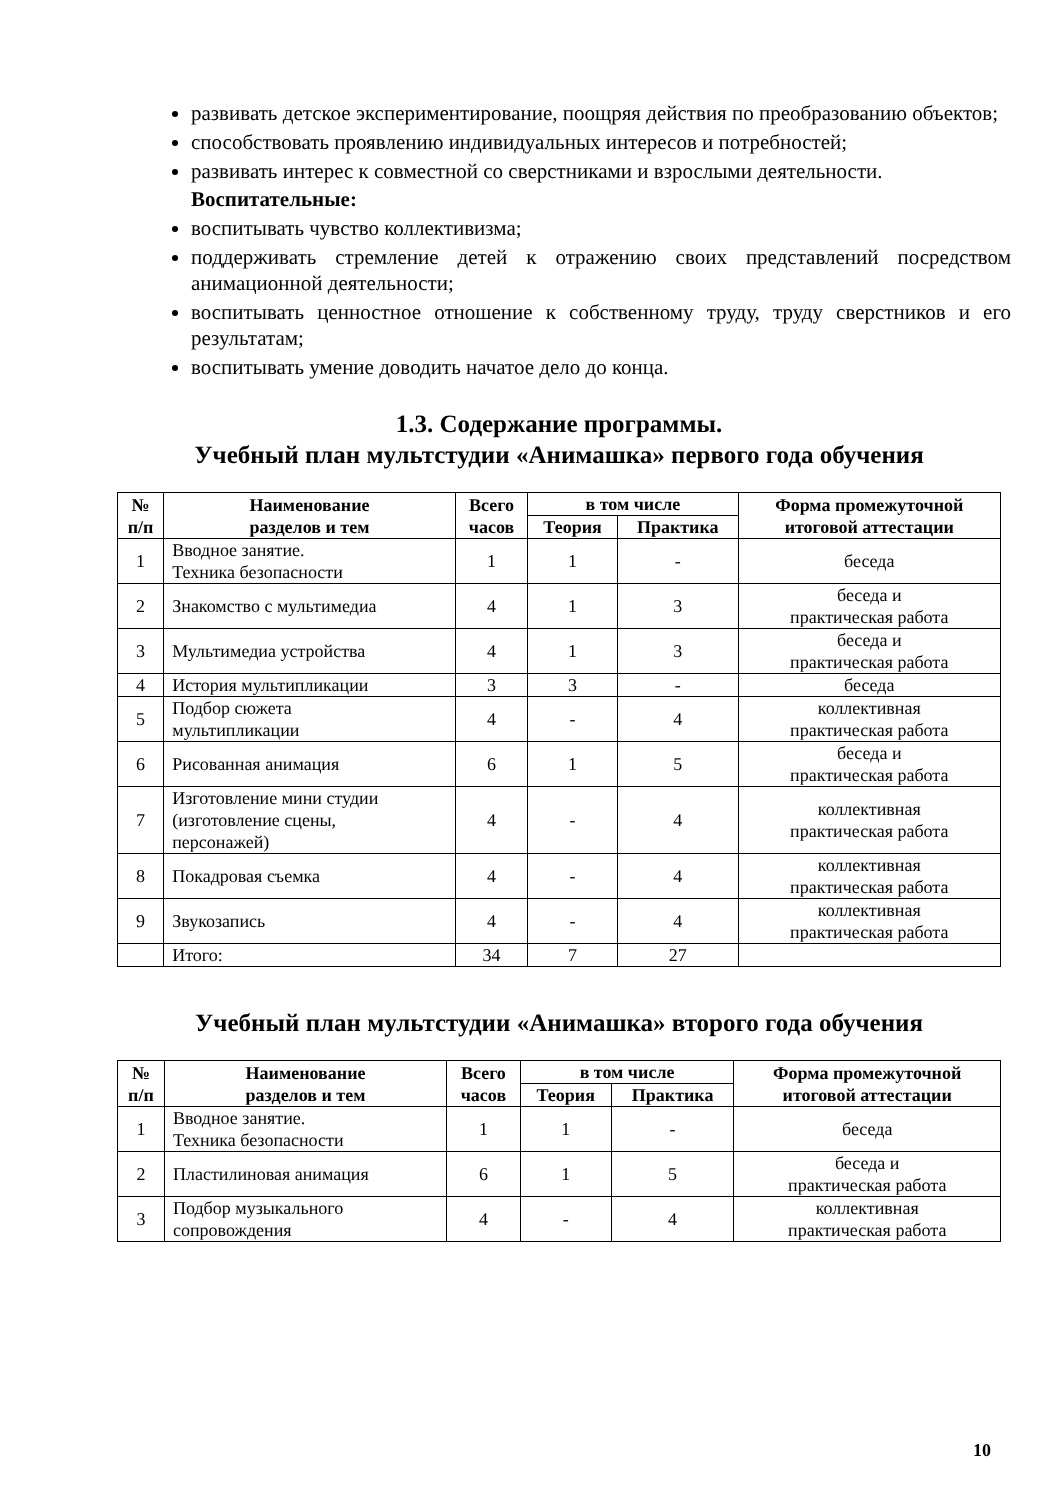развивать детское экспериментирование, поощряя действия по преобразованию объектов;
способствовать проявлению индивидуальных интересов и потребностей;
развивать интерес к совместной со сверстниками и взрослыми деятельности.
Воспитательные:
воспитывать чувство коллективизма;
поддерживать стремление детей к отражению своих представлений посредством анимационной деятельности;
воспитывать ценностное отношение к собственному труду, труду сверстников и его результатам;
воспитывать умение доводить начатое дело до конца.
1.3. Содержание программы.
Учебный план мультстудии «Анимашка» первого года обучения
| № п/п | Наименование разделов и тем | Всего часов | в том числе | | Форма промежуточной итоговой аттестации |
| --- | --- | --- | --- | --- | --- |
| | | | Теория | Практика | |
| 1 | Вводное занятие. Техника безопасности | 1 | 1 | - | беседа |
| 2 | Знакомство с мультимедиа | 4 | 1 | 3 | беседа и практическая работа |
| 3 | Мультимедиа устройства | 4 | 1 | 3 | беседа и практическая работа |
| 4 | История мультипликации | 3 | 3 | - | беседа |
| 5 | Подбор сюжета мультипликации | 4 | - | 4 | коллективная практическая работа |
| 6 | Рисованная анимация | 6 | 1 | 5 | беседа и практическая работа |
| 7 | Изготовление мини студии (изготовление сцены, персонажей) | 4 | - | 4 | коллективная практическая работа |
| 8 | Покадровая съемка | 4 | - | 4 | коллективная практическая работа |
| 9 | Звукозапись | 4 | - | 4 | коллективная практическая работа |
| | Итого: | 34 | 7 | 27 | |
Учебный план мультстудии «Анимашка» второго года обучения
| № п/п | Наименование разделов и тем | Всего часов | в том числе | | Форма промежуточной итоговой аттестации |
| --- | --- | --- | --- | --- | --- |
| | | | Теория | Практика | |
| 1 | Вводное занятие. Техника безопасности | 1 | 1 | - | беседа |
| 2 | Пластилиновая анимация | 6 | 1 | 5 | беседа и практическая работа |
| 3 | Подбор музыкального сопровождения | 4 | - | 4 | коллективная практическая работа |
10